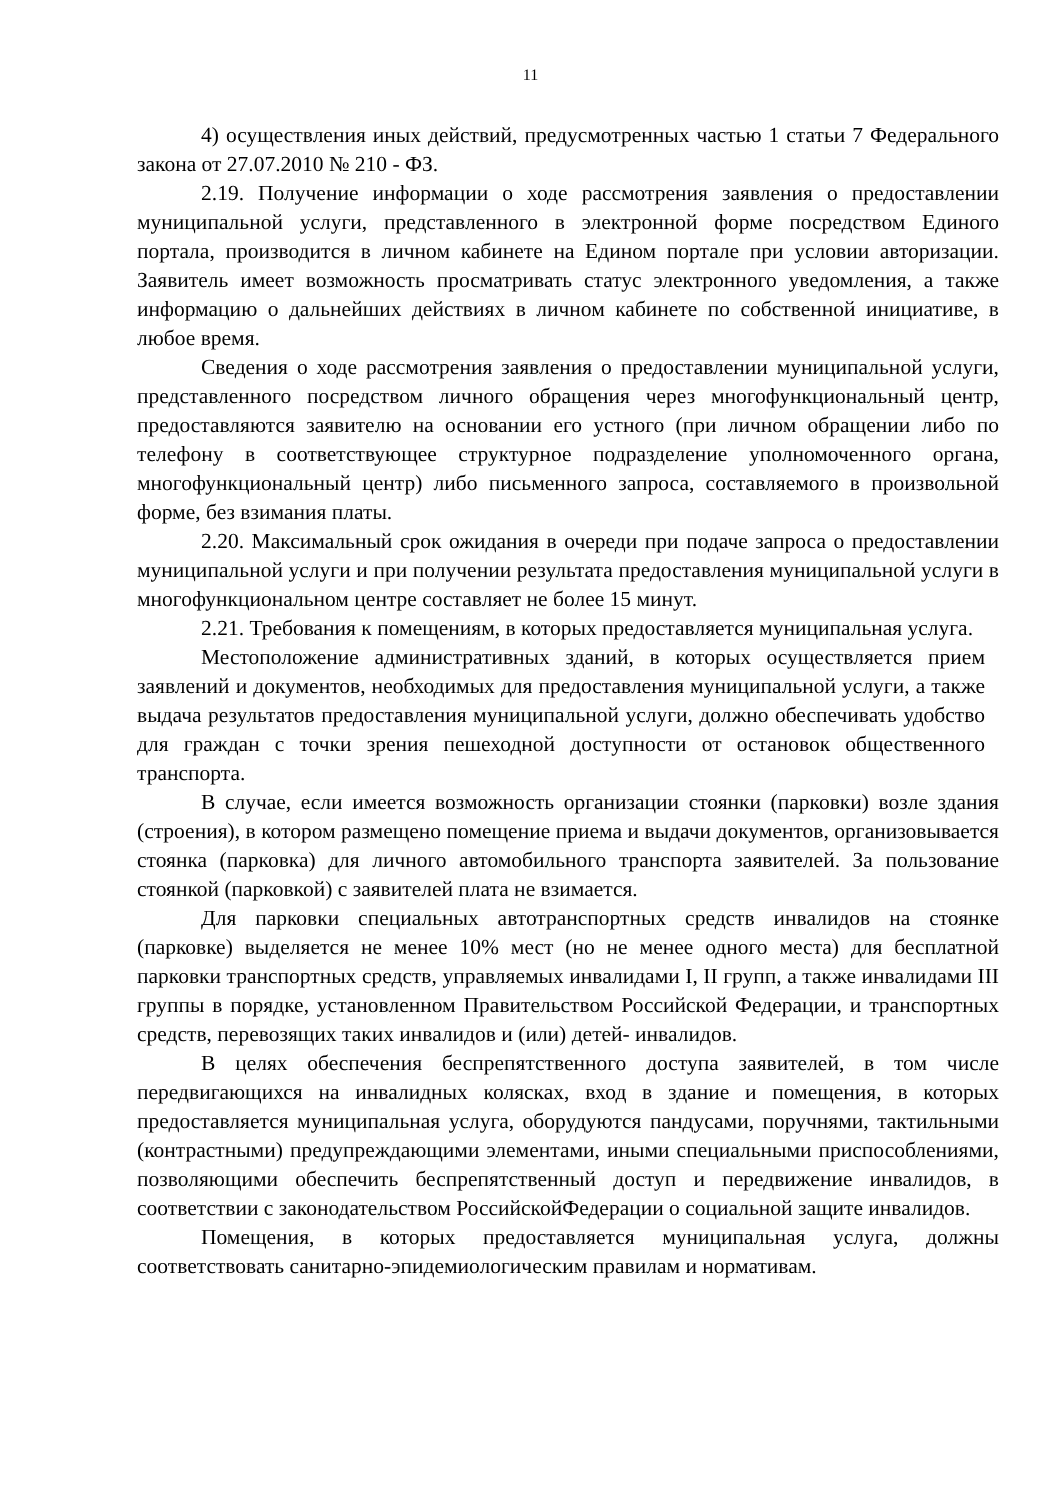11
4) осуществления иных действий, предусмотренных частью 1 статьи 7 Федерального закона от 27.07.2010 № 210 - ФЗ.
2.19. Получение информации о ходе рассмотрения заявления о предоставлении муниципальной услуги, представленного в электронной форме посредством Единого портала, производится в личном кабинете на Едином портале при условии авторизации. Заявитель имеет возможность просматривать статус электронного уведомления, а также информацию о дальнейших действиях в личном кабинете по собственной инициативе, в любое время.
Сведения о ходе рассмотрения заявления о предоставлении муниципальной услуги, представленного посредством личного обращения через многофункциональный центр, предоставляются заявителю на основании его устного (при личном обращении либо по телефону в соответствующее структурное подразделение уполномоченного органа, многофункциональный центр) либо письменного запроса, составляемого в произвольной форме, без взимания платы.
2.20. Максимальный срок ожидания в очереди при подаче запроса о предоставлении муниципальной услуги и при получении результата предоставления муниципальной услуги в многофункциональном центре составляет не более 15 минут.
2.21. Требования к помещениям, в которых предоставляется муниципальная услуга.
Местоположение административных зданий, в которых осуществляется прием заявлений и документов, необходимых для предоставления муниципальной услуги, а также выдача результатов предоставления муниципальной услуги, должно обеспечивать удобство для граждан с точки зрения пешеходной доступности от остановок общественного транспорта.
В случае, если имеется возможность организации стоянки (парковки) возле здания (строения), в котором размещено помещение приема и выдачи документов, организовывается стоянка (парковка) для личного автомобильного транспорта заявителей. За пользование стоянкой (парковкой) с заявителей плата не взимается.
Для парковки специальных автотранспортных средств инвалидов на стоянке (парковке) выделяется не менее 10% мест (но не менее одного места) для бесплатной парковки транспортных средств, управляемых инвалидами I, II групп, а также инвалидами III группы в порядке, установленном Правительством Российской Федерации, и транспортных средств, перевозящих таких инвалидов и (или) детей- инвалидов.
В целях обеспечения беспрепятственного доступа заявителей, в том числе передвигающихся на инвалидных колясках, вход в здание и помещения, в которых предоставляется муниципальная услуга, оборудуются пандусами, поручнями, тактильными (контрастными) предупреждающими элементами, иными специальными приспособлениями, позволяющими обеспечить беспрепятственный доступ и передвижение инвалидов, в соответствии с законодательством РоссийскойФедерации о социальной защите инвалидов.
Помещения, в которых предоставляется муниципальная услуга, должны соответствовать санитарно-эпидемиологическим правилам и нормативам.